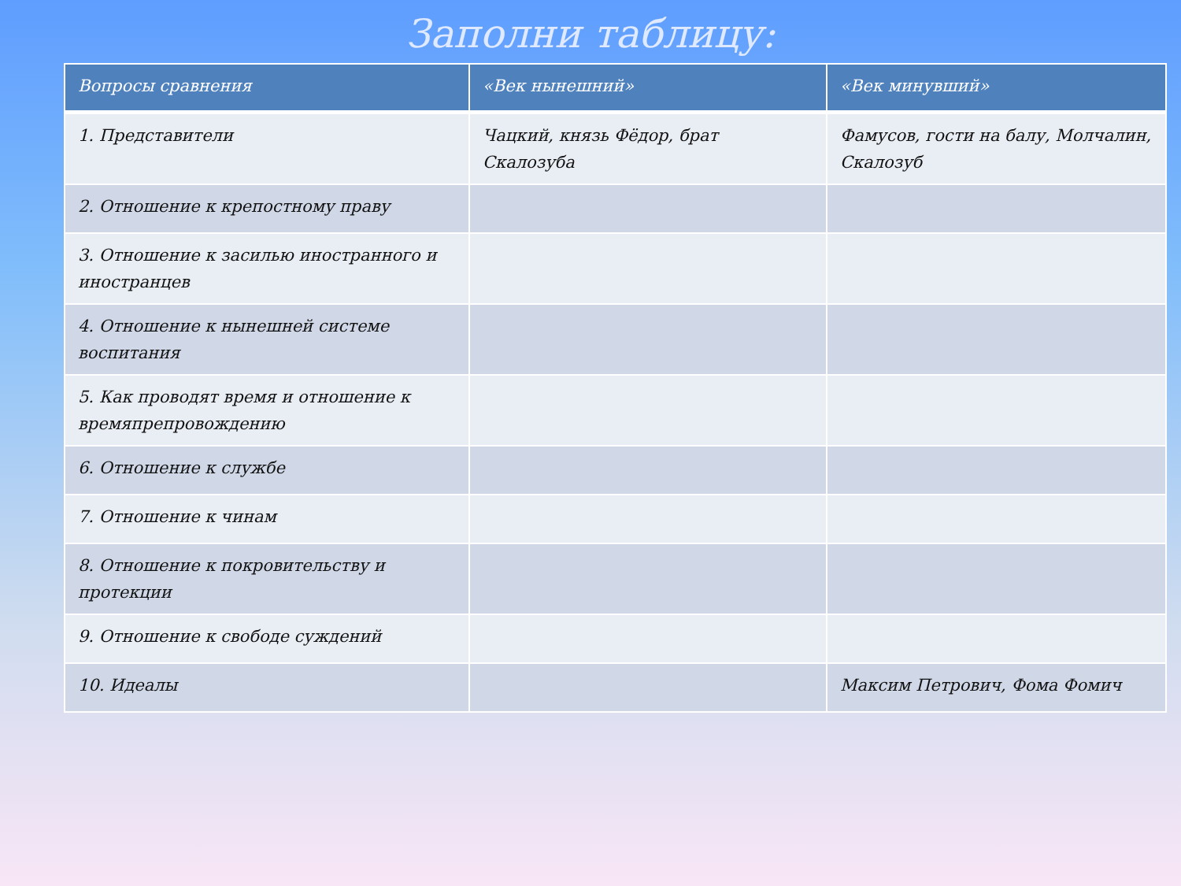Заполни таблицу:
| Вопросы сравнения | «Век нынешний» | «Век минувший» |
| --- | --- | --- |
| 1. Представители | Чацкий, князь Фёдор, брат Скалозуба | Фамусов, гости на балу, Молчалин, Скалозуб |
| 2. Отношение к крепостному праву | | |
| 3. Отношение к засилью иностранного и иностранцев | | |
| 4. Отношение к нынешней системе воспитания | | |
| 5. Как проводят время и отношение к времяпрепровождению | | |
| 6. Отношение к службе | | |
| 7. Отношение к чинам | | |
| 8. Отношение к покровительству и протекции | | |
| 9. Отношение к свободе суждений | | |
| 10. Идеалы | | Максим Петрович, Фома Фомич |